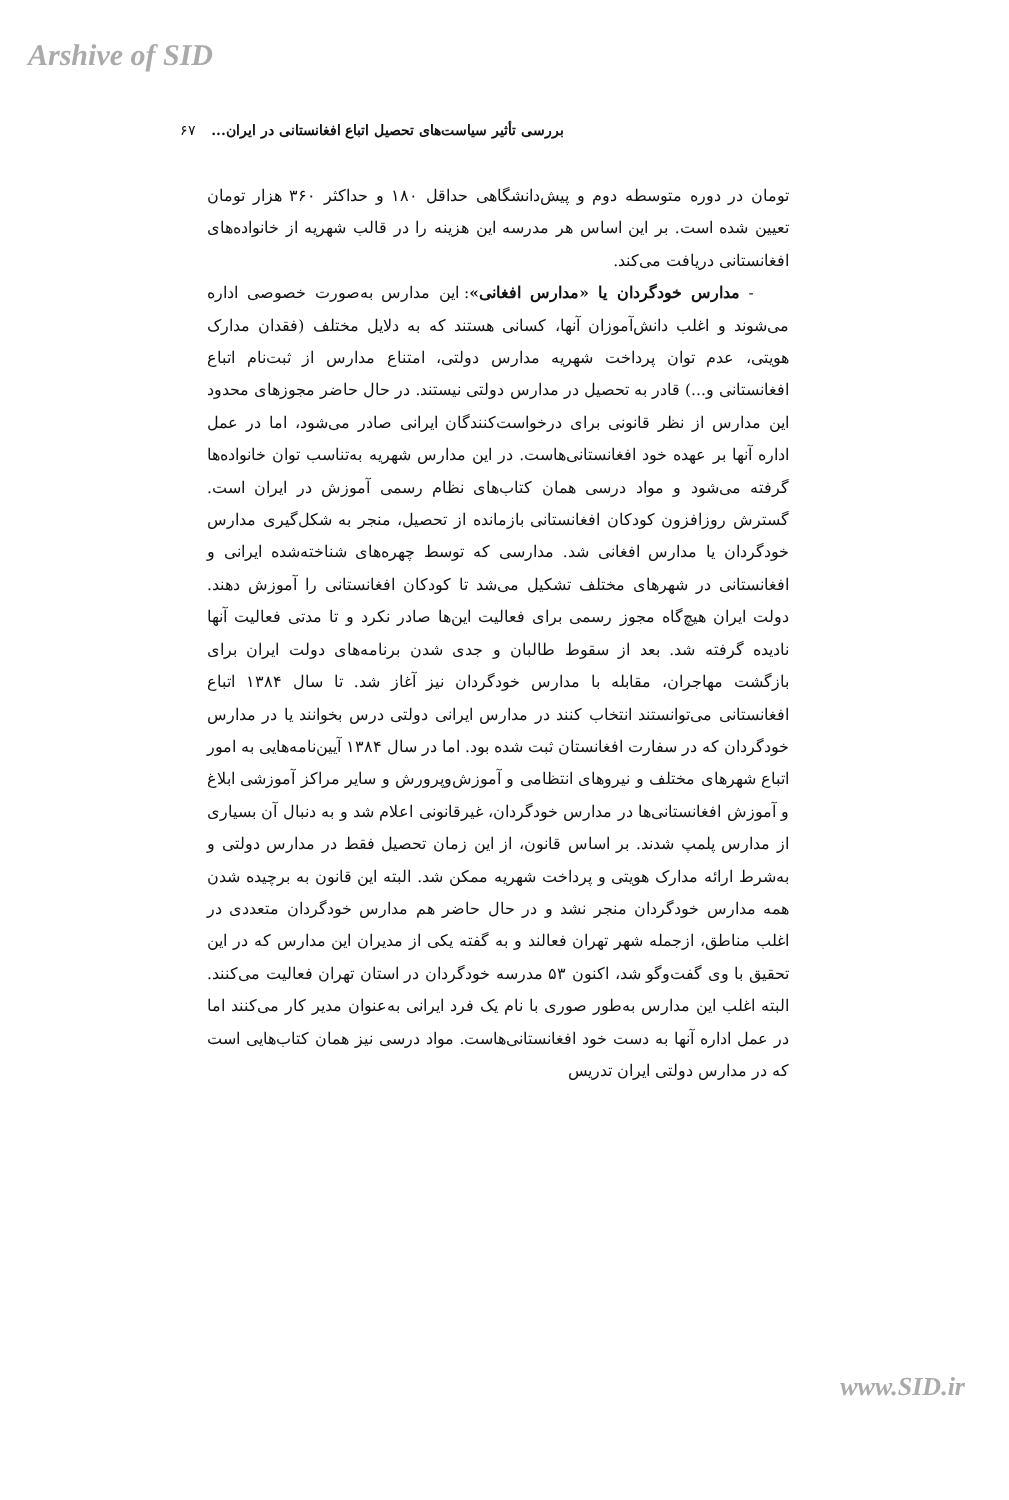Arshive of SID
بررسی تأثیر سیاست‌های تحصیل اتباع افغانستانی در ایران... ۶۷
تومان در دوره متوسطه دوم و پیش‌دانشگاهی حداقل ۱۸۰ و حداکثر ۳۶۰ هزار تومان تعیین شده است. بر این اساس هر مدرسه این هزینه را در قالب شهریه از خانواده‌های افغانستانی دریافت می‌کند.
- مدارس خودگردان یا «مدارس افغانی»: این مدارس به‌صورت خصوصی اداره می‌شوند و اغلب دانش‌آموزان آنها، کسانی هستند که به دلایل مختلف (فقدان مدارک هویتی، عدم توان پرداخت شهریه مدارس دولتی، امتناع مدارس از ثبت‌نام اتباع افغانستانی و...) قادر به تحصیل در مدارس دولتی نیستند. در حال حاضر مجوزهای محدود این مدارس از نظر قانونی برای درخواست‌کنندگان ایرانی صادر می‌شود، اما در عمل اداره آنها بر عهده خود افغانستانی‌هاست. در این مدارس شهریه به‌تناسب توان خانواده‌ها گرفته می‌شود و مواد درسی همان کتاب‌های نظام رسمی آموزش در ایران است. گسترش روزافزون کودکان افغانستانی بازمانده از تحصیل، منجر به شکل‌گیری مدارس خودگردان یا مدارس افغانی شد. مدارسی که توسط چهره‌های شناخته‌شده ایرانی و افغانستانی در شهرهای مختلف تشکیل می‌شد تا کودکان افغانستانی را آموزش دهند. دولت ایران هیچ‌گاه مجوز رسمی برای فعالیت این‌ها صادر نکرد و تا مدتی فعالیت آنها نادیده گرفته شد. بعد از سقوط طالبان و جدی شدن برنامه‌های دولت ایران برای بازگشت مهاجران، مقابله با مدارس خودگردان نیز آغاز شد. تا سال ۱۳۸۴ اتباع افغانستانی می‌توانستند انتخاب کنند در مدارس ایرانی دولتی درس بخوانند یا در مدارس خودگردان که در سفارت افغانستان ثبت شده بود. اما در سال ۱۳۸۴ آیین‌نامه‌هایی به امور اتباع شهرهای مختلف و نیروهای انتظامی و آموزش‌وپرورش و سایر مراکز آموزشی ابلاغ و آموزش افغانستانی‌ها در مدارس خودگردان، غیرقانونی اعلام شد و به دنبال آن بسیاری از مدارس پلمپ شدند. بر اساس قانون، از این زمان تحصیل فقط در مدارس دولتی و به‌شرط ارائه مدارک هویتی و پرداخت شهریه ممکن شد. البته این قانون به برچیده شدن همه مدارس خودگردان منجر نشد و در حال حاضر هم مدارس خودگردان متعددی در اغلب مناطق، ازجمله شهر تهران فعالند و به گفته یکی از مدیران این مدارس که در این تحقیق با وی گفت‌وگو شد، اکنون ۵۳ مدرسه خودگردان در استان تهران فعالیت می‌کنند. البته اغلب این مدارس به‌طور صوری با نام یک فرد ایرانی به‌عنوان مدیر کار می‌کنند اما در عمل اداره آنها به دست خود افغانستانی‌هاست. مواد درسی نیز همان کتاب‌هایی است که در مدارس دولتی ایران تدریس
www.SID.ir